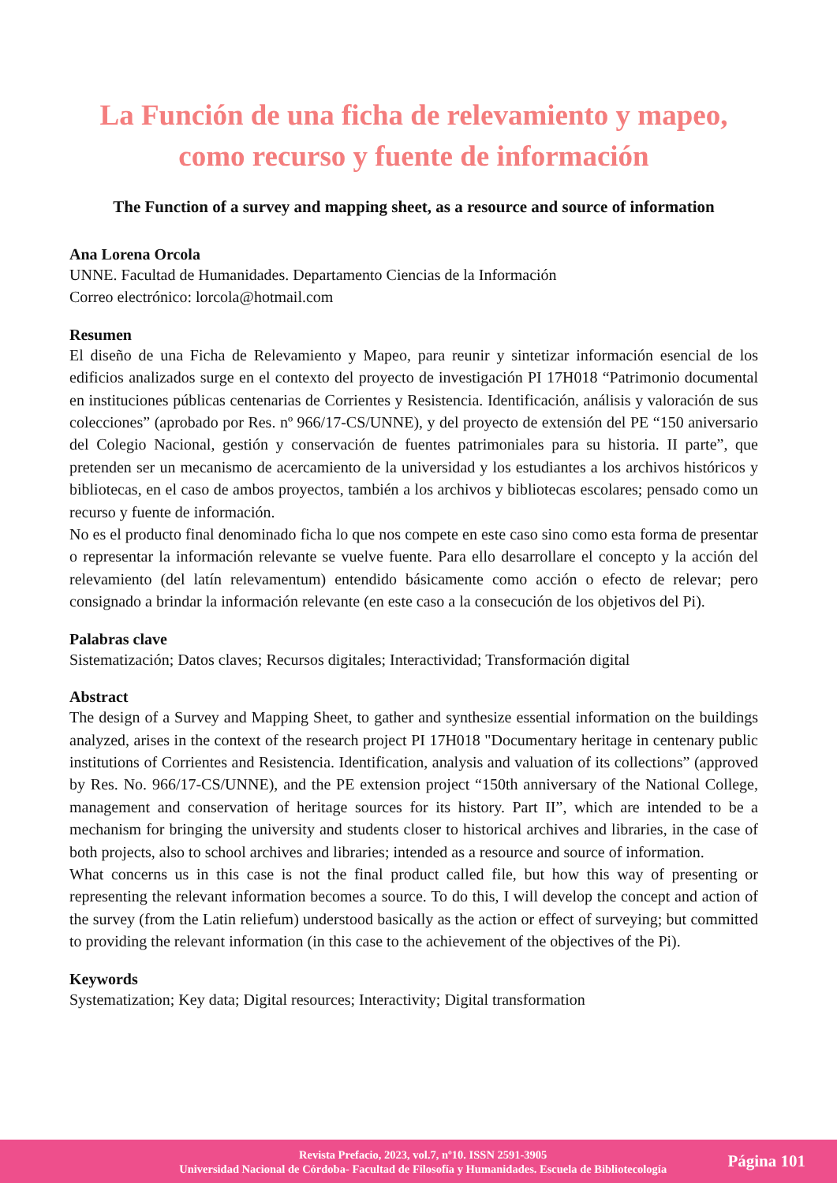La Función de una ficha de relevamiento y mapeo, como recurso y fuente de información
The Function of a survey and mapping sheet, as a resource and source of information
Ana Lorena Orcola
UNNE. Facultad de Humanidades. Departamento Ciencias de la Información
Correo electrónico: lorcola@hotmail.com
Resumen
El diseño de una Ficha de Relevamiento y Mapeo, para reunir y sintetizar información esencial de los edificios analizados surge en el contexto del proyecto de investigación PI 17H018 “Patrimonio documental en instituciones públicas centenarias de Corrientes y Resistencia. Identificación, análisis y valoración de sus colecciones” (aprobado por Res. nº 966/17-CS/UNNE), y del proyecto de extensión del PE “150 aniversario del Colegio Nacional, gestión y conservación de fuentes patrimoniales para su historia. II parte”, que pretenden ser un mecanismo de acercamiento de la universidad y los estudiantes a los archivos históricos y bibliotecas, en el caso de ambos proyectos, también a los archivos y bibliotecas escolares; pensado como un recurso y fuente de información.
No es el producto final denominado ficha lo que nos compete en este caso sino como esta forma de presentar o representar la información relevante se vuelve fuente. Para ello desarrollare el concepto y la acción del relevamiento (del latín relevamentum) entendido básicamente como acción o efecto de relevar; pero consignado a brindar la información relevante (en este caso a la consecución de los objetivos del Pi).
Palabras clave
Sistematización; Datos claves; Recursos digitales; Interactividad; Transformación digital
Abstract
The design of a Survey and Mapping Sheet, to gather and synthesize essential information on the buildings analyzed, arises in the context of the research project PI 17H018 "Documentary heritage in centenary public institutions of Corrientes and Resistencia. Identification, analysis and valuation of its collections” (approved by Res. No. 966/17-CS/UNNE), and the PE extension project “150th anniversary of the National College, management and conservation of heritage sources for its history. Part II”, which are intended to be a mechanism for bringing the university and students closer to historical archives and libraries, in the case of both projects, also to school archives and libraries; intended as a resource and source of information.
What concerns us in this case is not the final product called file, but how this way of presenting or representing the relevant information becomes a source. To do this, I will develop the concept and action of the survey (from the Latin reliefum) understood basically as the action or effect of surveying; but committed to providing the relevant information (in this case to the achievement of the objectives of the Pi).
Keywords
Systematization; Key data; Digital resources; Interactivity; Digital transformation
Revista Prefacio, 2023, vol.7, nº10. ISSN 2591-3905
Universidad Nacional de Córdoba- Facultad de Filosofía y Humanidades. Escuela de Bibliotecología
Página 101